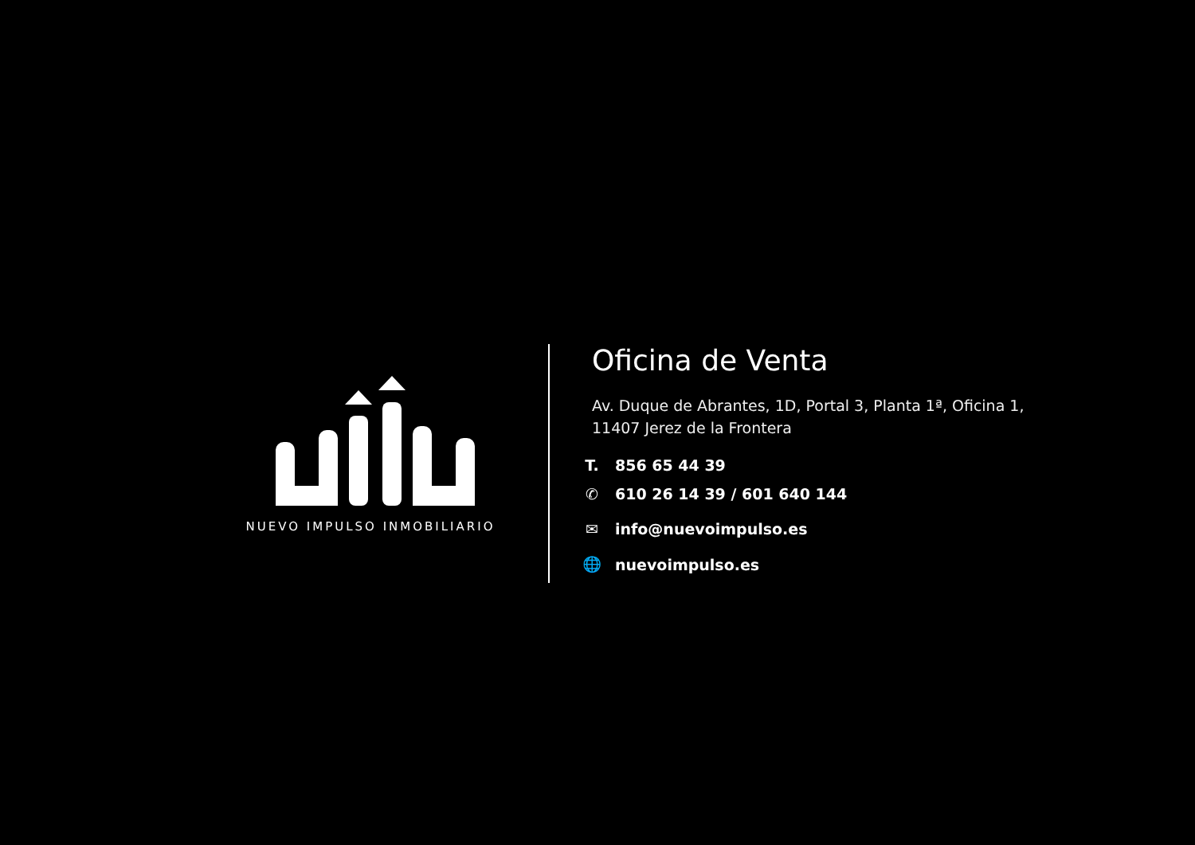NUEVO IMPULSO INMOBILIARIO
Oficina de Venta
Av. Duque de Abrantes, 1D, Portal 3, Planta 1ª, Oficina 1,
11407 Jerez de la Frontera
T. 856 65 44 39
✆ 610 26 14 39 / 601 640 144
✉ info@nuevoimpulso.es
🌐 nuevoimpulso.es